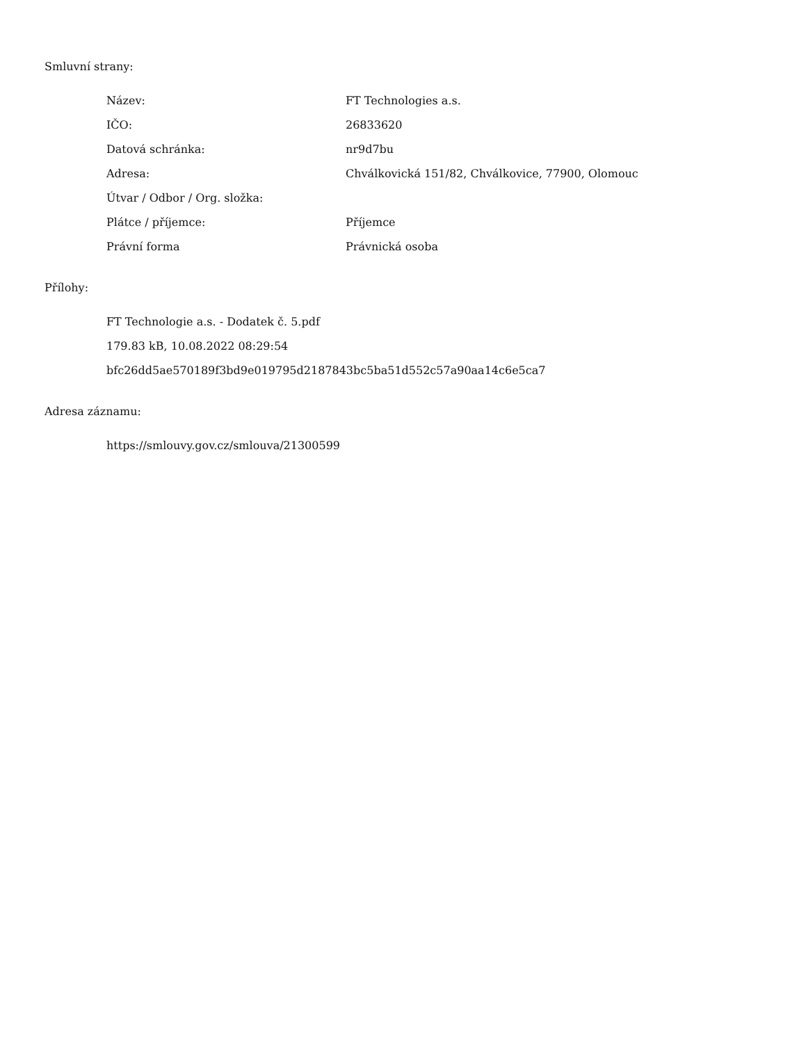Smluvní strany:
| Název: | FT Technologies a.s. |
| IČO: | 26833620 |
| Datová schránka: | nr9d7bu |
| Adresa: | Chválkovická 151/82, Chválkovice, 77900, Olomouc |
| Útvar / Odbor / Org. složka: | |
| Plátce / příjemce: | Příjemce |
| Právní forma | Právnická osoba |
Přílohy:
FT Technologie a.s. - Dodatek č. 5.pdf
179.83 kB, 10.08.2022 08:29:54
bfc26dd5ae570189f3bd9e019795d2187843bc5ba51d552c57a90aa14c6e5ca7
Adresa záznamu:
https://smlouvy.gov.cz/smlouva/21300599